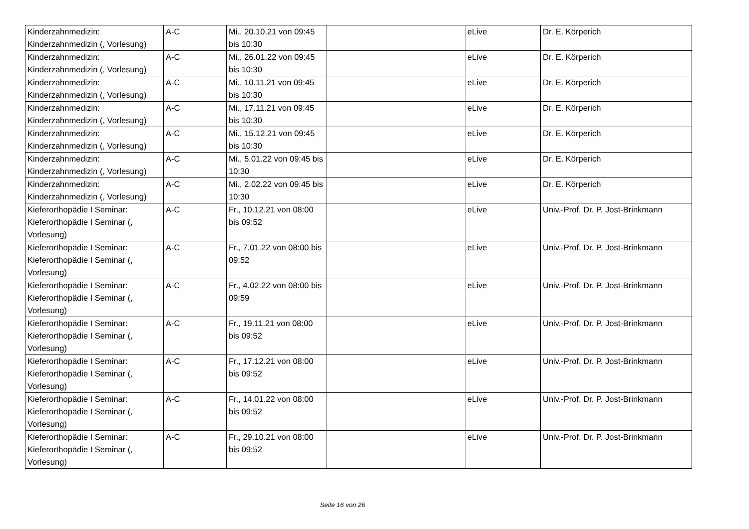| Kinderzahnmedizin: Kinderzahnmedizin (, Vorlesung) | A-C | Mi., 20.10.21 von 09:45 bis 10:30 | | eLive | Dr. E. Körperich |
| Kinderzahnmedizin: Kinderzahnmedizin (, Vorlesung) | A-C | Mi., 26.01.22 von 09:45 bis 10:30 | | eLive | Dr. E. Körperich |
| Kinderzahnmedizin: Kinderzahnmedizin (, Vorlesung) | A-C | Mi., 10.11.21 von 09:45 bis 10:30 | | eLive | Dr. E. Körperich |
| Kinderzahnmedizin: Kinderzahnmedizin (, Vorlesung) | A-C | Mi., 17.11.21 von 09:45 bis 10:30 | | eLive | Dr. E. Körperich |
| Kinderzahnmedizin: Kinderzahnmedizin (, Vorlesung) | A-C | Mi., 15.12.21 von 09:45 bis 10:30 | | eLive | Dr. E. Körperich |
| Kinderzahnmedizin: Kinderzahnmedizin (, Vorlesung) | A-C | Mi., 5.01.22 von 09:45 bis 10:30 | | eLive | Dr. E. Körperich |
| Kinderzahnmedizin: Kinderzahnmedizin (, Vorlesung) | A-C | Mi., 2.02.22 von 09:45 bis 10:30 | | eLive | Dr. E. Körperich |
| Kieferorthopädie I Seminar: Kieferorthopädie I Seminar (, Vorlesung) | A-C | Fr., 10.12.21 von 08:00 bis 09:52 | | eLive | Univ.-Prof. Dr. P. Jost-Brinkmann |
| Kieferorthopädie I Seminar: Kieferorthopädie I Seminar (, Vorlesung) | A-C | Fr., 7.01.22 von 08:00 bis 09:52 | | eLive | Univ.-Prof. Dr. P. Jost-Brinkmann |
| Kieferorthopädie I Seminar: Kieferorthopädie I Seminar (, Vorlesung) | A-C | Fr., 4.02.22 von 08:00 bis 09:59 | | eLive | Univ.-Prof. Dr. P. Jost-Brinkmann |
| Kieferorthopädie I Seminar: Kieferorthopädie I Seminar (, Vorlesung) | A-C | Fr., 19.11.21 von 08:00 bis 09:52 | | eLive | Univ.-Prof. Dr. P. Jost-Brinkmann |
| Kieferorthopädie I Seminar: Kieferorthopädie I Seminar (, Vorlesung) | A-C | Fr., 17.12.21 von 08:00 bis 09:52 | | eLive | Univ.-Prof. Dr. P. Jost-Brinkmann |
| Kieferorthopädie I Seminar: Kieferorthopädie I Seminar (, Vorlesung) | A-C | Fr., 14.01.22 von 08:00 bis 09:52 | | eLive | Univ.-Prof. Dr. P. Jost-Brinkmann |
| Kieferorthopädie I Seminar: Kieferorthopädie I Seminar (, Vorlesung) | A-C | Fr., 29.10.21 von 08:00 bis 09:52 | | eLive | Univ.-Prof. Dr. P. Jost-Brinkmann |
Seite 16 von 26